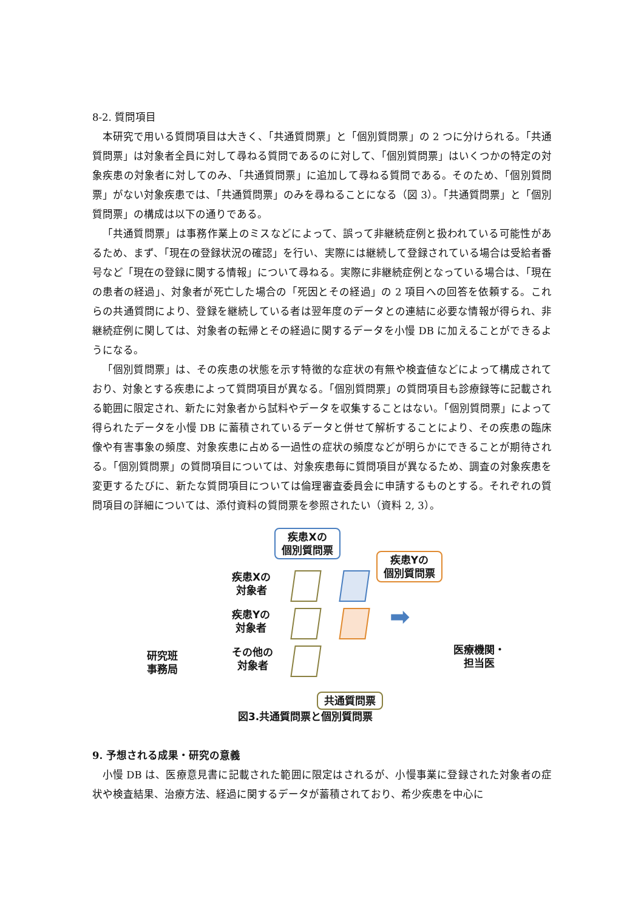8-2. 質問項目
本研究で用いる質問項目は大きく、「共通質問票」と「個別質問票」の 2 つに分けられる。「共通質問票」は対象者全員に対して尋ねる質問であるのに対して、「個別質問票」はいくつかの特定の対象疾患の対象者に対してのみ、「共通質問票」に追加して尋ねる質問である。そのため、「個別質問票」がない対象疾患では、「共通質問票」のみを尋ねることになる（図 3）。「共通質問票」と「個別質問票」の構成は以下の通りである。
「共通質問票」は事務作業上のミスなどによって、誤って非継続症例と扱われている可能性があるため、まず、「現在の登録状況の確認」を行い、実際には継続して登録されている場合は受給者番号など「現在の登録に関する情報」について尋ねる。実際に非継続症例となっている場合は、「現在の患者の経過」、対象者が死亡した場合の「死因とその経過」の 2 項目への回答を依頼する。これらの共通質問により、登録を継続している者は翌年度のデータとの連結に必要な情報が得られ、非継続症例に関しては、対象者の転帰とその経過に関するデータを小慢 DB に加えることができるようになる。
「個別質問票」は、その疾患の状態を示す特徴的な症状の有無や検査値などによって構成されており、対象とする疾患によって質問項目が異なる。「個別質問票」の質問項目も診療録等に記載される範囲に限定され、新たに対象者から試料やデータを収集することはない。「個別質問票」によって得られたデータを小慢 DB に蓄積されているデータと併せて解析することにより、その疾患の臨床像や有害事象の頻度、対象疾患に占める一過性の症状の頻度などが明らかにできることが期待される。「個別質問票」の質問項目については、対象疾患毎に質問項目が異なるため、調査の対象疾患を変更するたびに、新たな質問項目については倫理審査委員会に申請するものとする。それぞれの質問項目の詳細については、添付資料の質問票を参照されたい（資料 2, 3）。
疾患Xの
個別質問票
疾患Yの
個別質問票
疾患Xの
対象者
疾患Yの
対象者
その他の
対象者
➡
研究班
事務局
医療機関・
担当医
共通質問票
図3.共通質問票と個別質問票
9. 予想される成果・研究の意義
小慢 DB は、医療意見書に記載された範囲に限定はされるが、小慢事業に登録された対象者の症状や検査結果、治療方法、経過に関するデータが蓄積されており、希少疾患を中心に